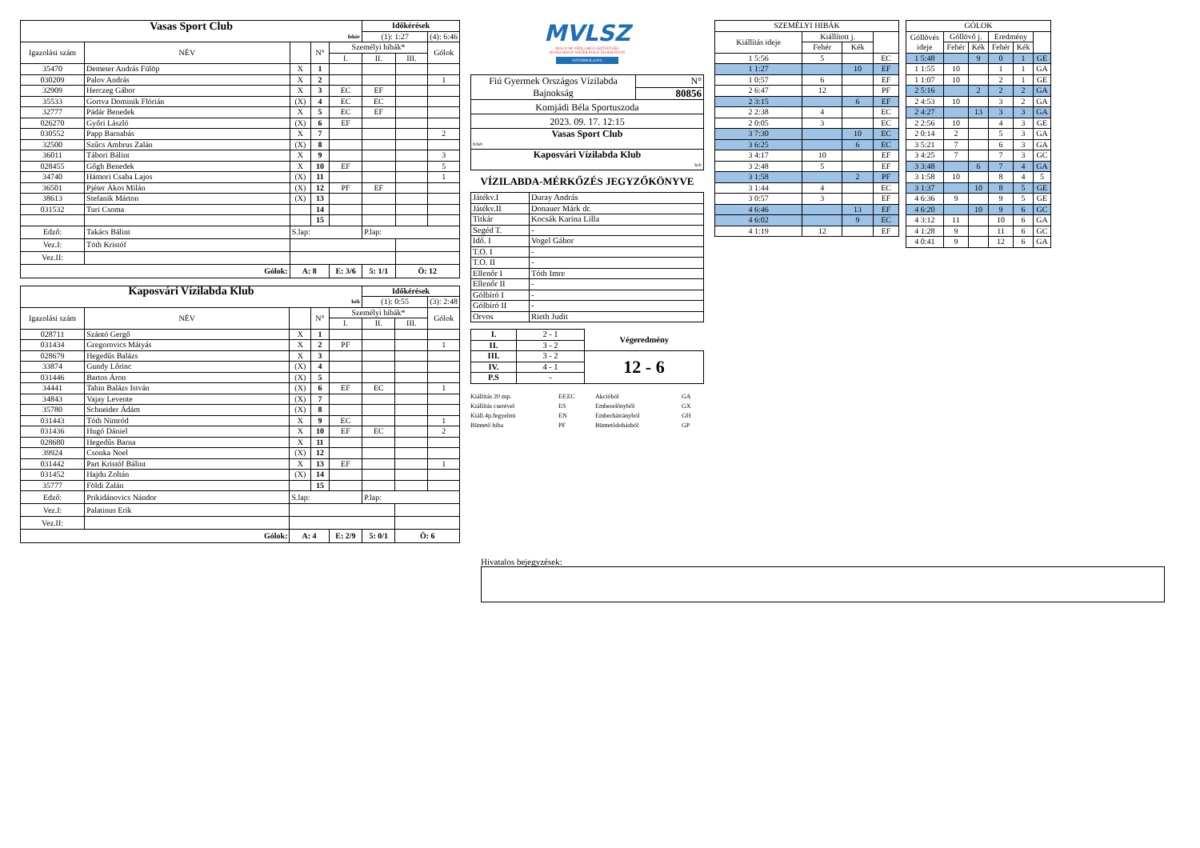| Vasas Sport Club | | | | | Időkérések | | |
| fehér | | | | | (1): 1:27 | | (4): 6:46 |
| Igazolási szám | NÉV | | N° | Személyi hibák* | | | Gólok |
| | | | | I. | II. | III. | |
| 35470 | Demeter András Fülöp | X | 1 | | | | |
| 030209 | Palov András | X | 2 | | | | 1 |
| 32909 | Herczeg Gábor | X | 3 | EC | EF | | |
| 35533 | Gortva Dominik Flórián | (X) | 4 | EC | EC | | |
| 32777 | Pádár Benedek | X | 5 | EC | EF | | |
| 026270 | Győri László | (X) | 6 | EF | | | |
| 030552 | Papp Barnabás | X | 7 | | | | 2 |
| 32500 | Szűcs Ambrus Zalán | (X) | 8 | | | | |
| 36011 | Tábori Bálint | X | 9 | | | | 3 |
| 028455 | Gőgh Benedek | X | 10 | EF | | | 5 |
| 34740 | Hámori Csaba Lajos | (X) | 11 | | | | 1 |
| 36501 | Pjéter Ákos Milán | (X) | 12 | PF | EF | | |
| 38613 | Stefanik Márton | (X) | 13 | | | | |
| 031532 | Turi Csoma | | 14 | | | | |
| | | | 15 | | | | |
| Edző: | Takács Bálint | S.lap: | | | P.lap: | | |
| Vez.I: | Tóth Kristóf | | | | | | |
| Vez.II: | | | | | | | |
| Gólok: | | A: 8 | | E: 3/6 | 5: 1/1 | Ö: 12 | |
| Kaposvári Vízilabda Klub | | | | | Időkérések | | |
| kék | | | | | (1): 0:55 | | (3): 2:48 |
| Igazolási szám | NÉV | | N° | Személyi hibák* | | | Gólok |
| | | | | I. | II. | III. | |
| 028711 | Szántó Gergő | X | 1 | | | | |
| 031434 | Gregorovics Mátyás | X | 2 | PF | | | 1 |
| 028679 | Hegedűs Balázs | X | 3 | | | | |
| 33874 | Gundy Lőrinc | (X) | 4 | | | | |
| 031446 | Bartos Áron | (X) | 5 | | | | |
| 34441 | Tahin Balázs István | (X) | 6 | EF | EC | | 1 |
| 34843 | Vajay Levente | (X) | 7 | | | | |
| 35780 | Schneider Ádám | (X) | 8 | | | | |
| 031443 | Tóth Nimród | X | 9 | EC | | | 1 |
| 031436 | Hugó Dániel | X | 10 | EF | EC | | 2 |
| 028680 | Hegedűs Barna | X | 11 | | | | |
| 39924 | Csonka Noel | (X) | 12 | | | | |
| 031442 | Part Kristóf Bálint | X | 13 | EF | | | 1 |
| 031452 | Hajdu Zoltán | (X) | 14 | | | | |
| 35777 | Földi Zalán | | 15 | | | | |
| Edző: | Prikidánovics Nándor | S.lap: | | | P.lap: | | |
| Vez.I: | Palatinus Erik | | | | | | |
| Vez.II: | | | | | | | |
| Gólok: | | A: 4 | | E: 2/9 | 5: 0/1 | Ö: 6 | |
MVLSZ
MAGYAR VÍZILABDA SZÖVETSÉG
HUNGARIAN WATER POLO FEDERATION
WATERPOLO.HU
| Fiú Gyermek Országos Vízilabda Bajnokság | N° |
| | 80856 |
| Komjádi Béla Sportuszoda | |
| 2023. 09. 17. 12:15 | |
| Vasas Sport Club | |
| fehér | |
| Kaposvári Vízilabda Klub | |
| kek | |
VÍZILABDA-MÉRKŐZÉS JEGYZŐKÖNYVE
| Játékv.I | Duray András |
| Játékv.II | Donauer Márk dr. |
| Titkár | Kocsák Karina Lilla |
| Segéd T. | - |
| Idő. I | Vogel Gábor |
| T.O. I | - |
| T.O. II | - |
| Ellenőr I | Tóth Imre |
| Ellenőr II | - |
| Gólbíró I | - |
| Gólbíró II | - |
| Orvos | Rieth Judit |
| I. | 2 - 1 | Végeredmény |
| II. | 3 - 2 | |
| III. | 3 - 2 | 12 - 6 |
| IV. | 4 - 1 | |
| P.S | - | |
Kiállítás 20 mp. EF,EC Akcióból GA Kiállítás cserével ES Emberelőnyből GX Kiáll.4p.fegyelmi EN Emberhátrányból GH Büntető hiba PF Büntetődobásból GP
| SZEMÉLYI HIBÁK | | | |
| Kiállítás ideje | Kiállított j. | | |
| | Fehér | Kék | |
| 1 5:56 | 5 | | EC |
| 1 1:27 | | 10 | EF |
| 1 0:57 | 6 | | EF |
| 2 6:47 | 12 | | PF |
| 2 3:15 | | 6 | EF |
| 2 2:38 | 4 | | EC |
| 2 0:05 | 3 | | EC |
| 3 7:30 | | 10 | EC |
| 3 6:25 | | 6 | EC |
| 3 4:17 | 10 | | EF |
| 3 2:48 | 5 | | EF |
| 3 1:58 | | 2 | PF |
| 3 1:44 | 4 | | EC |
| 3 0:57 | 3 | | EF |
| 4 6:46 | | 13 | EF |
| 4 6:02 | | 9 | EC |
| 4 1:19 | 12 | | EF |
| GÓLOK | | | | | |
| Góllövés ideje | Góllövő j. | | Eredmény | | |
| | Fehér | Kék | Fehér | Kék | |
| 1 5:48 | | 9 | 0 | 1 | GE |
| 1 1:55 | 10 | | 1 | 1 | GA |
| 1 1:07 | 10 | | 2 | 1 | GE |
| 2 5:16 | | 2 | 2 | 2 | GA |
| 2 4:53 | 10 | | 3 | 2 | GA |
| 2 4:27 | | 13 | 3 | 3 | GA |
| 2 2:56 | 10 | | 4 | 3 | GE |
| 2 0:14 | 2 | | 5 | 3 | GA |
| 3 5:21 | 7 | | 6 | 3 | GA |
| 3 4:25 | 7 | | 7 | 3 | GC |
| 3 3:48 | | 6 | 7 | 4 | GA |
| 3 1:58 | 10 | | 8 | 4 | 5 |
| 3 1:37 | | 10 | 8 | 5 | GE |
| 4 6:36 | 9 | | 9 | 5 | GE |
| 4 6:20 | | 10 | 9 | 6 | GC |
| 4 3:12 | 11 | | 10 | 6 | GA |
| 4 1:28 | 9 | | 11 | 6 | GC |
| 4 0:41 | 9 | | 12 | 6 | GA |
Hivatalos bejegyzések: